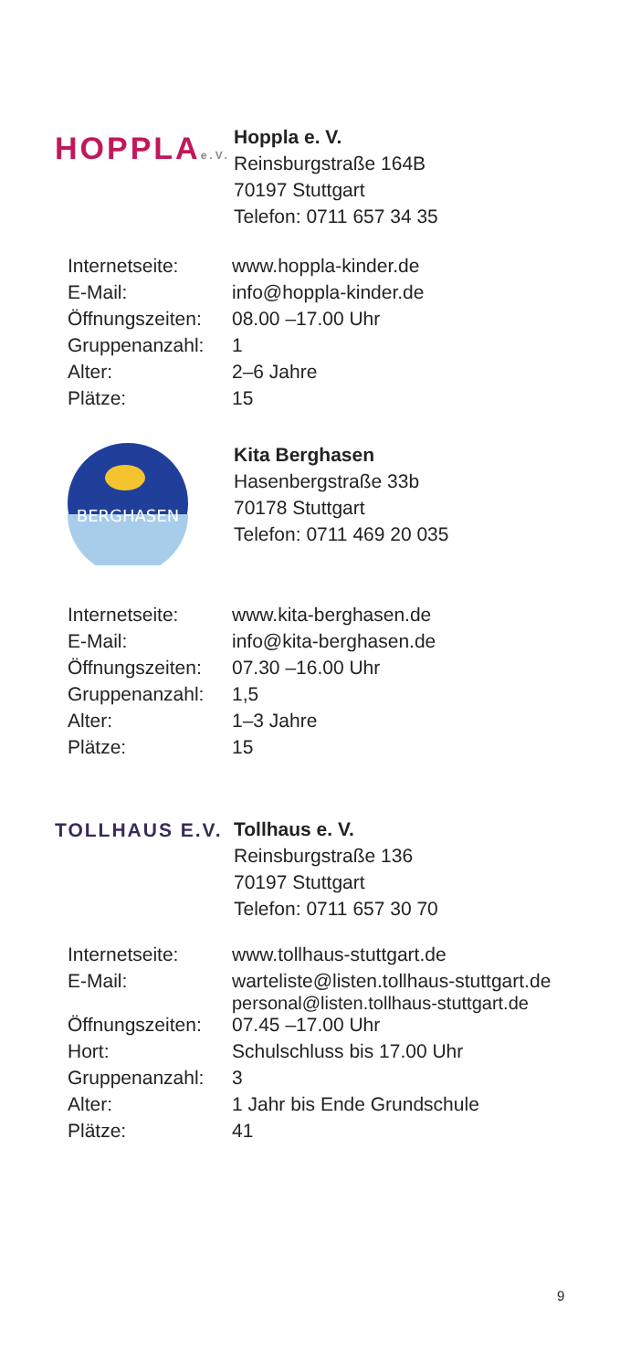HOPPLAe.V.
Hoppla e. V.
Reinsburgstraße 164B
70197 Stuttgart
Telefon: 0711 657 34 35
| Internetseite: | www.hoppla-kinder.de |
| E-Mail: | info@hoppla-kinder.de |
| Öffnungszeiten: | 08.00 –17.00 Uhr |
| Gruppenanzahl: | 1 |
| Alter: | 2–6 Jahre |
| Plätze: | 15 |
BERGHASEN
Kita Berghasen
Hasenbergstraße 33b
70178 Stuttgart
Telefon: 0711 469 20 035
| Internetseite: | www.kita-berghasen.de |
| E-Mail: | info@kita-berghasen.de |
| Öffnungszeiten: | 07.30 –16.00 Uhr |
| Gruppenanzahl: | 1,5 |
| Alter: | 1–3 Jahre |
| Plätze: | 15 |
TOLLHAUS E.V.
Tollhaus e. V.
Reinsburgstraße 136
70197 Stuttgart
Telefon: 0711 657 30 70
| Internetseite: | www.tollhaus-stuttgart.de |
| E-Mail: | warteliste@listen.tollhaus-stuttgart.de personal@listen.tollhaus-stuttgart.de |
| Öffnungszeiten: | 07.45 –17.00 Uhr |
| Hort: | Schulschluss bis 17.00 Uhr |
| Gruppenanzahl: | 3 |
| Alter: | 1 Jahr bis Ende Grundschule |
| Plätze: | 41 |
9